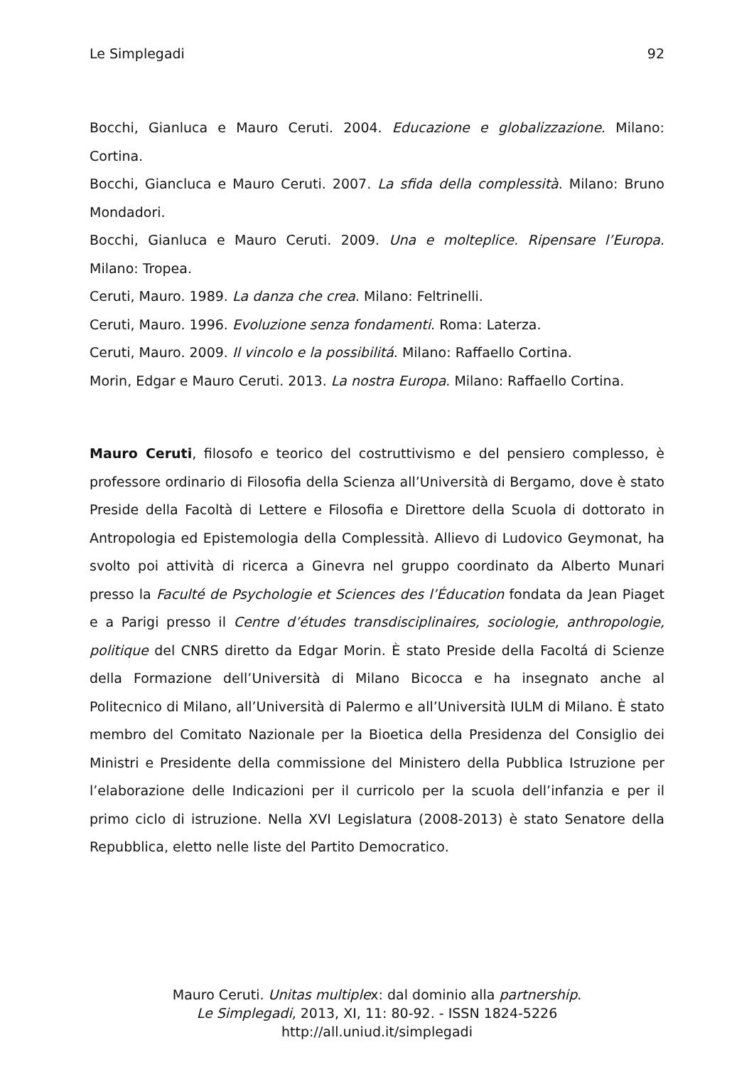Le Simplegadi 92
Bocchi, Gianluca e Mauro Ceruti. 2004. Educazione e globalizzazione. Milano: Cortina.
Bocchi, Giancluca e Mauro Ceruti. 2007. La sfida della complessità. Milano: Bruno Mondadori.
Bocchi, Gianluca e Mauro Ceruti. 2009. Una e molteplice. Ripensare l’Europa. Milano: Tropea.
Ceruti, Mauro. 1989. La danza che crea. Milano: Feltrinelli.
Ceruti, Mauro. 1996. Evoluzione senza fondamenti. Roma: Laterza.
Ceruti, Mauro. 2009. Il vincolo e la possibilitá. Milano: Raffaello Cortina.
Morin, Edgar e Mauro Ceruti. 2013. La nostra Europa. Milano: Raffaello Cortina.
Mauro Ceruti, filosofo e teorico del costruttivismo e del pensiero complesso, è professore ordinario di Filosofia della Scienza all’Università di Bergamo, dove è stato Preside della Facoltà di Lettere e Filosofia e Direttore della Scuola di dottorato in Antropologia ed Epistemologia della Complessità. Allievo di Ludovico Geymonat, ha svolto poi attività di ricerca a Ginevra nel gruppo coordinato da Alberto Munari presso la Faculté de Psychologie et Sciences des l’Éducation fondata da Jean Piaget e a Parigi presso il Centre d’études transdisciplinaires, sociologie, anthropologie, politique del CNRS diretto da Edgar Morin. È stato Preside della Facoltá di Scienze della Formazione dell’Università di Milano Bicocca e ha insegnato anche al Politecnico di Milano, all’Università di Palermo e all’Università IULM di Milano. È stato membro del Comitato Nazionale per la Bioetica della Presidenza del Consiglio dei Ministri e Presidente della commissione del Ministero della Pubblica Istruzione per l’elaborazione delle Indicazioni per il curricolo per la scuola dell’infanzia e per il primo ciclo di istruzione. Nella XVI Legislatura (2008-2013) è stato Senatore della Repubblica, eletto nelle liste del Partito Democratico.
Mauro Ceruti. Unitas multiplex: dal dominio alla partnership.
Le Simplegadi, 2013, XI, 11: 80-92. - ISSN 1824-5226
http://all.uniud.it/simplegadi